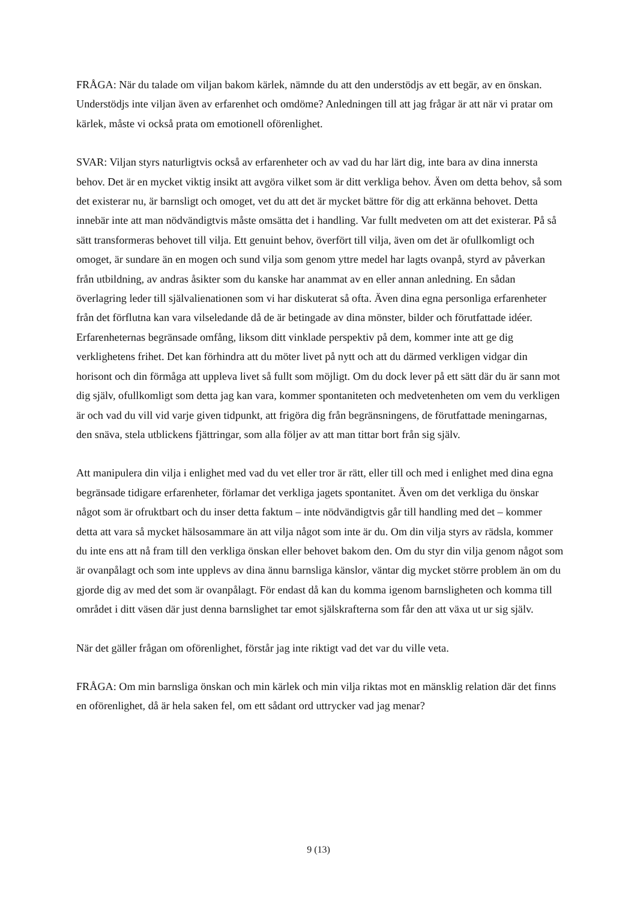FRÅGA: När du talade om viljan bakom kärlek, nämnde du att den understödjs av ett begär, av en önskan. Understödjs inte viljan även av erfarenhet och omdöme? Anledningen till att jag frågar är att när vi pratar om kärlek, måste vi också prata om emotionell oförenlighet.
SVAR: Viljan styrs naturligtvis också av erfarenheter och av vad du har lärt dig, inte bara av dina innersta behov. Det är en mycket viktig insikt att avgöra vilket som är ditt verkliga behov. Även om detta behov, så som det existerar nu, är barnsligt och omoget, vet du att det är mycket bättre för dig att erkänna behovet. Detta innebär inte att man nödvändigtvis måste omsätta det i handling. Var fullt medveten om att det existerar. På så sätt transformeras behovet till vilja. Ett genuint behov, överfört till vilja, även om det är ofullkomligt och omoget, är sundare än en mogen och sund vilja som genom yttre medel har lagts ovanpå, styrd av påverkan från utbildning, av andras åsikter som du kanske har anammat av en eller annan anledning. En sådan överlagring leder till självalienationen som vi har diskuterat så ofta. Även dina egna personliga erfarenheter från det förflutna kan vara vilseledande då de är betingade av dina mönster, bilder och förutfattade idéer. Erfarenheternas begränsade omfång, liksom ditt vinklade perspektiv på dem, kommer inte att ge dig verklighetens frihet. Det kan förhindra att du möter livet på nytt och att du därmed verkligen vidgar din horisont och din förmåga att uppleva livet så fullt som möjligt. Om du dock lever på ett sätt där du är sann mot dig själv, ofullkomligt som detta jag kan vara, kommer spontaniteten och medvetenheten om vem du verkligen är och vad du vill vid varje given tidpunkt, att frigöra dig från begränsningens, de förutfattade meningarnas, den snäva, stela utblickens fjättringar, som alla följer av att man tittar bort från sig själv.
Att manipulera din vilja i enlighet med vad du vet eller tror är rätt, eller till och med i enlighet med dina egna begränsade tidigare erfarenheter, förlamar det verkliga jagets spontanitet. Även om det verkliga du önskar något som är ofruktbart och du inser detta faktum – inte nödvändigtvis går till handling med det – kommer detta att vara så mycket hälsosammare än att vilja något som inte är du. Om din vilja styrs av rädsla, kommer du inte ens att nå fram till den verkliga önskan eller behovet bakom den. Om du styr din vilja genom något som är ovanpålagt och som inte upplevs av dina ännu barnsliga känslor, väntar dig mycket större problem än om du gjorde dig av med det som är ovanpålagt. För endast då kan du komma igenom barnsligheten och komma till området i ditt väsen där just denna barnslighet tar emot själskrafterna som får den att växa ut ur sig själv.
När det gäller frågan om oförenlighet, förstår jag inte riktigt vad det var du ville veta.
FRÅGA: Om min barnsliga önskan och min kärlek och min vilja riktas mot en mänsklig relation där det finns en oförenlighet, då är hela saken fel, om ett sådant ord uttrycker vad jag menar?
9 (13)